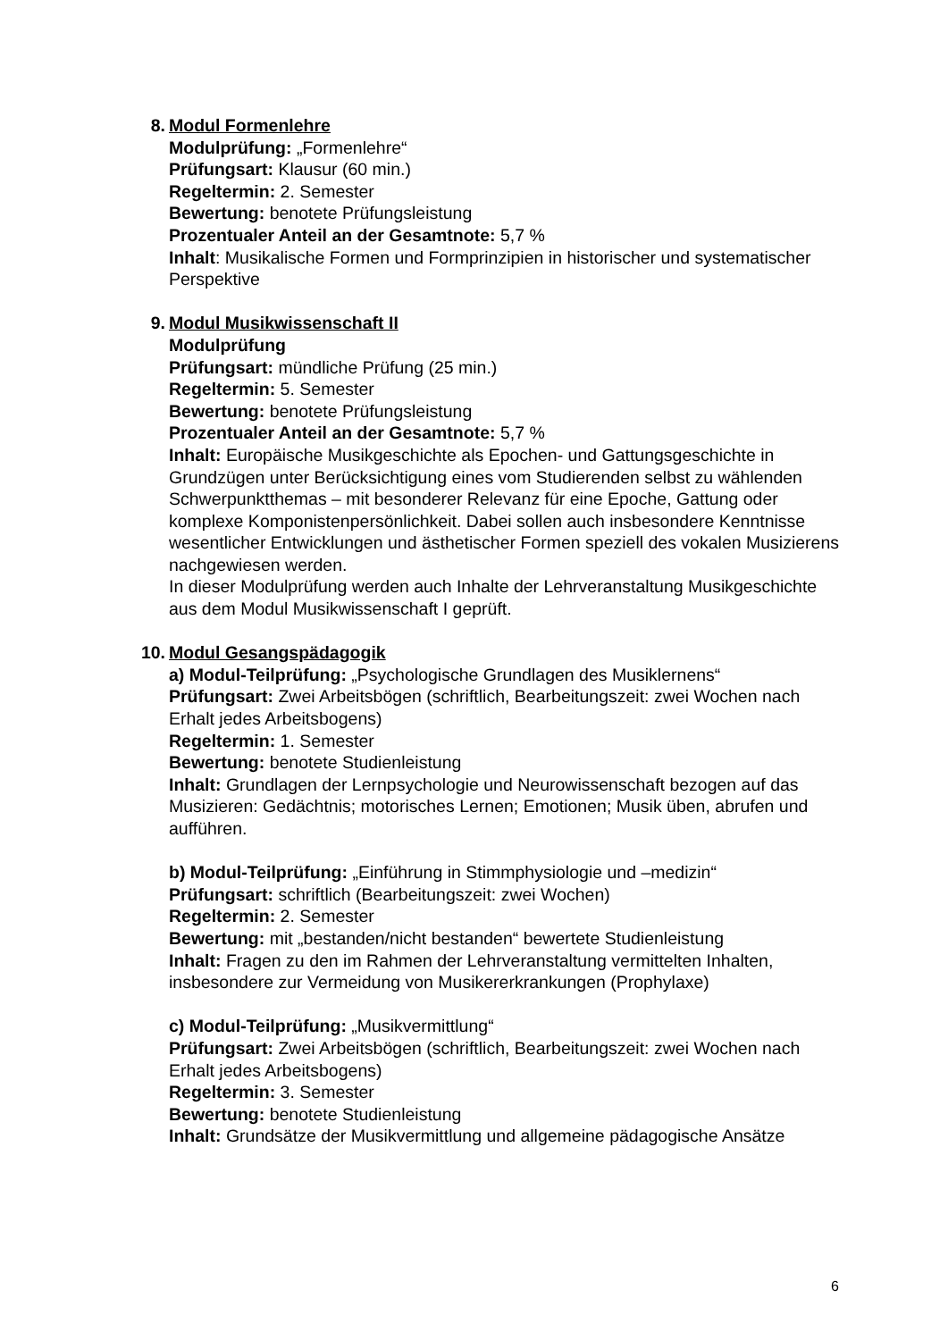8. Modul Formenlehre
Modulprüfung: „Formenlehre“
Prüfungsart: Klausur (60 min.)
Regeltermin: 2. Semester
Bewertung: benotete Prüfungsleistung
Prozentualer Anteil an der Gesamtnote: 5,7 %
Inhalt: Musikalische Formen und Formprinzipien in historischer und systematischer Perspektive
9. Modul Musikwissenschaft II
Modulprüfung
Prüfungsart: mündliche Prüfung (25 min.)
Regeltermin: 5. Semester
Bewertung: benotete Prüfungsleistung
Prozentualer Anteil an der Gesamtnote: 5,7 %
Inhalt: Europäische Musikgeschichte als Epochen- und Gattungsgeschichte in Grundzügen unter Berücksichtigung eines vom Studierenden selbst zu wählenden Schwerpunktthemas – mit besonderer Relevanz für eine Epoche, Gattung oder komplexe Komponistenpersönlichkeit. Dabei sollen auch insbesondere Kenntnisse wesentlicher Entwicklungen und ästhetischer Formen speziell des vokalen Musizierens nachgewiesen werden.
In dieser Modulprüfung werden auch Inhalte der Lehrveranstaltung Musikgeschichte aus dem Modul Musikwissenschaft I geprüft.
10. Modul Gesangspädagogik
a) Modul-Teilprüfung: „Psychologische Grundlagen des Musiklernens“
Prüfungsart: Zwei Arbeitsbögen (schriftlich, Bearbeitungszeit: zwei Wochen nach Erhalt jedes Arbeitsbogens)
Regeltermin: 1. Semester
Bewertung: benotete Studienleistung
Inhalt: Grundlagen der Lernpsychologie und Neurowissenschaft bezogen auf das Musizieren: Gedächtnis; motorisches Lernen; Emotionen; Musik üben, abrufen und aufführen.
b) Modul-Teilprüfung: „Einführung in Stimmphysiologie und –medizin“
Prüfungsart: schriftlich (Bearbeitungszeit: zwei Wochen)
Regeltermin: 2. Semester
Bewertung: mit „bestanden/nicht bestanden“ bewertete Studienleistung
Inhalt: Fragen zu den im Rahmen der Lehrveranstaltung vermittelten Inhalten, insbesondere zur Vermeidung von Musikererkrankungen (Prophylaxe)
c) Modul-Teilprüfung: „Musikvermittlung“
Prüfungsart: Zwei Arbeitsbögen (schriftlich, Bearbeitungszeit: zwei Wochen nach Erhalt jedes Arbeitsbogens)
Regeltermin: 3. Semester
Bewertung: benotete Studienleistung
Inhalt: Grundsätze der Musikvermittlung und allgemeine pädagogische Ansätze
6